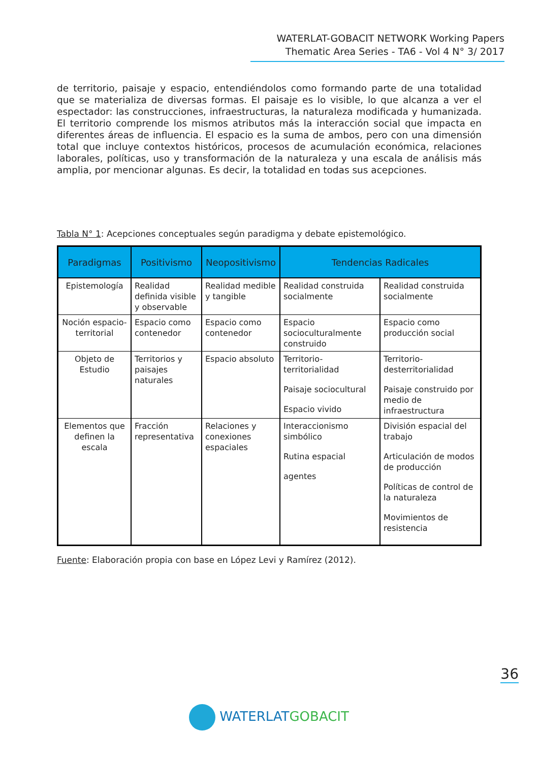WATERLAT-GOBACIT NETWORK Working Papers
Thematic Area Series - TA6 - Vol 4 N° 3/ 2017
de territorio, paisaje y espacio, entendiéndolos como formando parte de una totalidad que se materializa de diversas formas. El paisaje es lo visible, lo que alcanza a ver el espectador: las construcciones, infraestructuras, la naturaleza modificada y humanizada. El territorio comprende los mismos atributos más la interacción social que impacta en diferentes áreas de influencia. El espacio es la suma de ambos, pero con una dimensión total que incluye contextos históricos, procesos de acumulación económica, relaciones laborales, políticas, uso y transformación de la naturaleza y una escala de análisis más amplia, por mencionar algunas. Es decir, la totalidad en todas sus acepciones.
Tabla N° 1: Acepciones conceptuales según paradigma y debate epistemológico.
| Paradigmas | Positivismo | Neopositivismo | Tendencias Radicales | |
| --- | --- | --- | --- | --- |
| Epistemología | Realidad definida visible y observable | Realidad medible y tangible | Realidad construida socialmente | Realidad construida socialmente |
| Noción espacio-territorial | Espacio como contenedor | Espacio como contenedor | Espacio socioculturalmente construido | Espacio como producción social |
| Objeto de Estudio | Territorios y paisajes naturales | Espacio absoluto | Territorio-territorialidad Paisaje sociocultural Espacio vivido | Territorio-desterritorialidad Paisaje construido por medio de infraestructura |
| Elementos que definen la escala | Fracción representativa | Relaciones y conexiones espaciales | Interaccionismo simbólico Rutina espacial agentes | División espacial del trabajo Articulación de modos de producción Políticas de control de la naturaleza Movimientos de resistencia |
Fuente: Elaboración propia con base en López Levi y Ramírez (2012).
36
WATERLAT GOBACIT